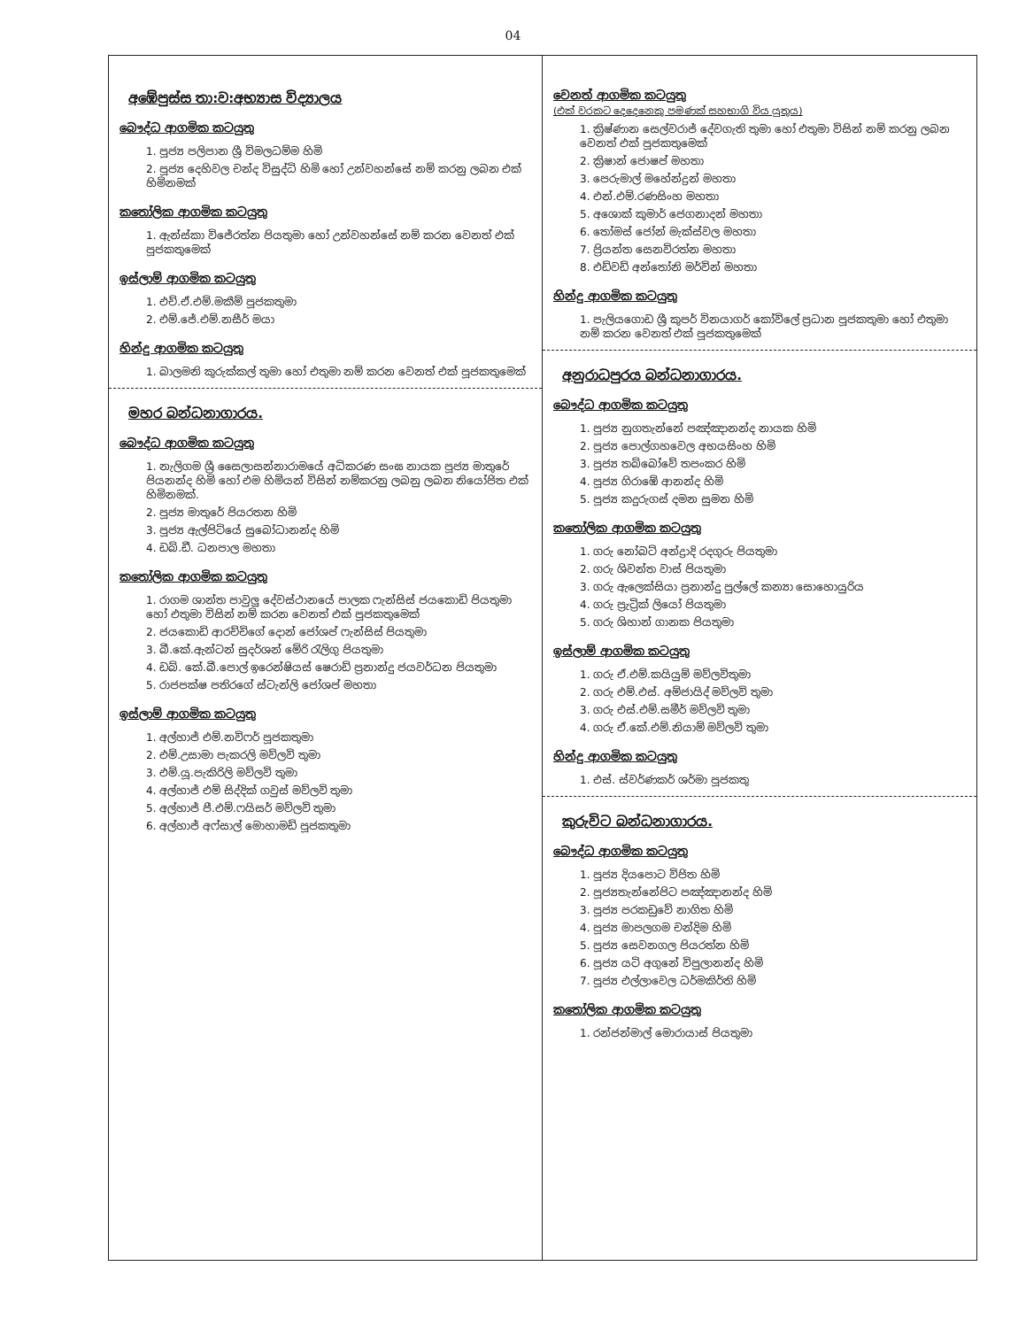04
අඹේපුස්ස තා:ව:අභ්‍යාස විද්‍යාලය
බෞද්ධ ආගමික කටයුතු
1. පූජ්‍ය පලිපාන ශ්‍රී විමලධම්ම හිමි
2. පූජ්‍ය දෙහිවල චන්ද විසුද්ධි හිමි හෝ උන්වහන්සේ නම් කරනු ලබන එක් හිමිනමක්
කතෝලික ආගමික කටයුතු
1. ඇන්ස්කා විජේරත්න පියතුමා හෝ උන්වහන්සේ නම් කරන වෙනත් එක් පූජකතුමෙක්
ඉස්ලාම් ආගමික කටයුතු
1. එච්.ඒ.එම්.මකීම් පූජකතුමා
2. එම්.ජේ.එම්.නසීර් මයා
හින්දු ආගමික කටයුතු
1. බාලමනි කුරුක්කල් තුමා හෝ එතුමා නම් කරන වෙනත් එක් පූජකතුමෙක්
මහර බන්ධනාගාරය.
බෞද්ධ ආගමික කටයුතු
1. නැලිගම ශ්‍රී සෛලාසන්නාරාමයේ අධිකරණ සංඝ නායක පූජ්‍ය මාතුරේ පියනන්ද හිමි හෝ එම හිමියන් විසින් නම්කරනු ලබනු ලබන නියෝජිත එක් හිමිනමක්.
2. පූජ්‍ය මාතුරේ පියරතන හිමි
3. පූජ්‍ය ඇල්පිටියේ සුබෝධානන්ද හිමි
4. ඩබ්.ඩී. ධනපාල මහතා
කතෝලික ආගමික කටයුතු
1. රාගම ශාන්ත පාවුලු දේවස්ථානයේ පාලක ෆැන්සිස් ජයකොඩි පියතුමා හෝ එතුමා විසින් නම් කරන වෙනත් එක් පූජකතුමෙක්
2. ජයකොඩි ආරච්චිගේ දොන් ජෝශප් ෆැන්සිස් පියතුමා
3. බී.කේ.ඇන්ටන් සුදර්ශන් මේරි රැලිගු පියතුමා
4. ඩබ්. කේ.බී.පොල් ඉරෙන්ෂියස් ෂෙරාඩ් ප්‍රනාන්දු ජයවර්ධන පියතුමා
5. රාජපක්ෂ පතිරගේ ස්ටැන්ලි ජෝශප් මහතා
ඉස්ලාම් ආගමික කටයුතු
1. අල්හාජ් එම්.නවිෆර් පූජකතුමා
2. එම්.උසාමා පැකරලි මව්ලවි තුමා
3. එම්.යූ.පැකිරිලි මව්ලවි තුමා
4. අල්හාජ් එම් සිද්දික් ගවුස් මව්ලවි තුමා
5. අල්හාජ් පී.එම්.ෆයිසර් මව්ලවි තුමා
6. අල්හාජ් අෆ්සාල් මොහාමඩ් පූජකතුමා
වෙනත් ආගමික කටයුතු
(එක් වරකට දෙදෙනෙකු පමණක් සහභාගි විය යුතුය)
1. ක්‍රිෂ්ණාන සෙල්වරාජ් දේවගැති තුමා හෝ එතුමා විසින් නම් කරනු ලබන වෙනත් එක් පූජකතුමෙක්
2. ක්‍රිෂාන් ජොෂප් මහතා
3. පෙරුමාල් මහේන්ද්‍රන් මහතා
4. එන්.එම්.රණසිංහ මහතා
5. අශොක් කුමාර් ජෙගනාදන් මහතා
6. තෝමස් ජෝන් මැක්ස්වල මහතා
7. ප්‍රියන්ත සෙනවිරත්න මහතා
8. එඩ්වඩ් අන්තෝනි මර්වින් මහතා
හින්දු ආගමික කටයුතු
1. පැලියගොඩ ශ්‍රී කුපර් විනයාගර් කෝවිලේ ප්‍රධාන පූජකතුමා හෝ එතුමා නම් කරන වෙනත් එක් පූජකතුමෙක්
අනුරාධපුරය බන්ධනාගාරය.
බෞද්ධ ආගමික කටයුතු
1. පූජ්‍ය නුගතැන්නේ පඤ්ඤානන්ද නායක හිමි
2. පූජ්‍ය පොල්ගහවෙල අභයසිංහ හිමි
3. පූජ්‍ය තබ්බෝවේ තපංකර හිමි
4. පූජ්‍ය ගිරාඹේ ආනන්ද හිමි
5. පූජ්‍ය කදුරුගස් දමන සුමන හිමි
කතෝලික ආගමික කටයුතු
1. ගරු නෝබට් අන්ද්‍රාදි රදගුරු පියතුමා
2. ගරු ශිවන්ත වාස් පියතුමා
3. ගරු ඇලෙක්සියා ප්‍රනාන්දු පුල්ලේ කන්‍යා සොහොයුරිය
4. ගරු ප්‍රැට්‍රික් ලියෝ පියතුමා
5. ගරු ශිහාන් ගානක පියතුමා
ඉස්ලාම් ආගමික කටයුතු
1. ගරු ඒ.එම්.කයියුම් මව්ලවිතුමා
2. ගරු එම්.එස්. අම්ජායිද් මව්ලවි තුමා
3. ගරු එස්.එම්.සමීර් මව්ලවි තුමා
4. ගරු ඒ.කේ.එම්.නියාම් මව්ලවි තුමා
හින්දු ආගමික කටයුතු
1. එස්. ස්වර්ණකර් ශර්මා පූජකතු
කුරුවිට බන්ධනාගාරය.
බෞද්ධ ආගමික කටයුතු
1. පූජ්‍ය දියපොට විජිත හිමි
2. පූජ්‍යතැන්නේපිට පඤ්ඤානන්ද හිමි
3. පූජ්‍ය පරකඩුවේ නාගිත හිමි
4. පූජ්‍ය මාපලගම චන්දිම හිමි
5. පූජ්‍ය සෙවනගල පියරත්න හිමි
6. පූජ්‍ය යටි අගුනේ විපුලානන්ද හිමි
7. පූජ්‍ය එල්ලාවෙල ධර්මකිර්ති හිමි
කතෝලික ආගමික කටයුතු
1. රන්ජන්මාල් මොරායාස් පියතුමා